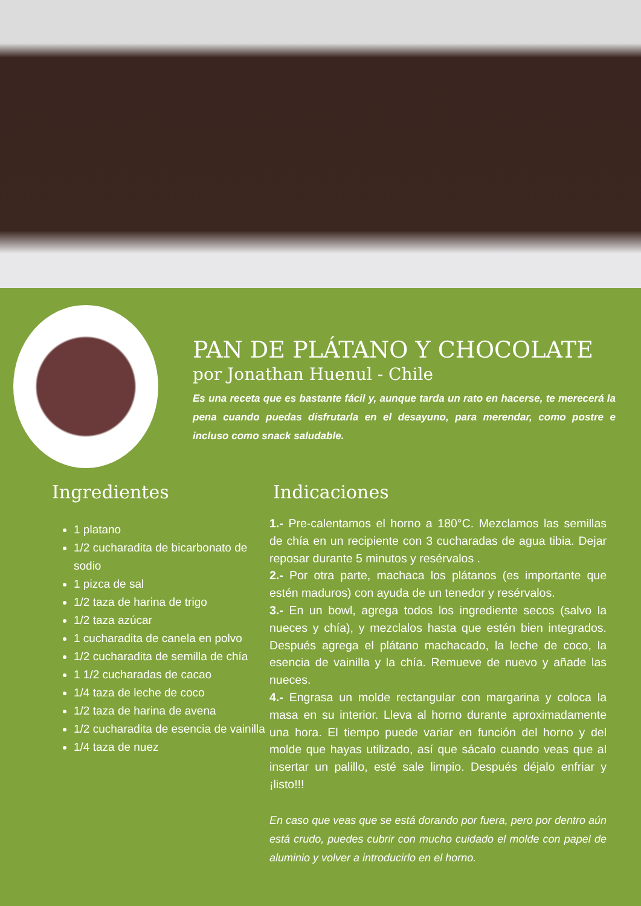PAN DE PLÁTANO Y CHOCOLATE
por Jonathan Huenul - Chile
Es una receta que es bastante fácil y, aunque tarda un rato en hacerse, te merecerá la pena cuando puedas disfrutarla en el desayuno, para merendar, como postre e incluso como snack saludable.
Ingredientes
1 platano
1/2 cucharadita de bicarbonato de sodio
1 pizca de sal
1/2 taza de harina de trigo
1/2 taza azúcar
1 cucharadita de canela en polvo
1/2 cucharadita de semilla de chía
1 1/2 cucharadas de cacao
1/4 taza de leche de coco
1/2 taza de harina de avena
1/2 cucharadita de esencia de vainilla
1/4 taza de nuez
Indicaciones
1.- Pre-calentamos el horno a 180°C. Mezclamos las semillas de chía en un recipiente con 3 cucharadas de agua tibia. Dejar reposar durante 5 minutos y resérvalos .
2.- Por otra parte, machaca los plátanos (es importante que estén maduros) con ayuda de un tenedor y resérvalos.
3.- En un bowl, agrega todos los ingrediente secos (salvo la nueces y chía), y mezclalos hasta que estén bien integrados. Después agrega el plátano machacado, la leche de coco, la esencia de vainilla y la chía. Remueve de nuevo y añade las nueces.
4.- Engrasa un molde rectangular con margarina y coloca la masa en su interior. Lleva al horno durante aproximadamente una hora. El tiempo puede variar en función del horno y del molde que hayas utilizado, así que sácalo cuando veas que al insertar un palillo, esté sale limpio. Después déjalo enfriar y ¡listo!!!
En caso que veas que se está dorando por fuera, pero por dentro aún está crudo, puedes cubrir con mucho cuidado el molde con papel de aluminio y volver a introducirlo en el horno.